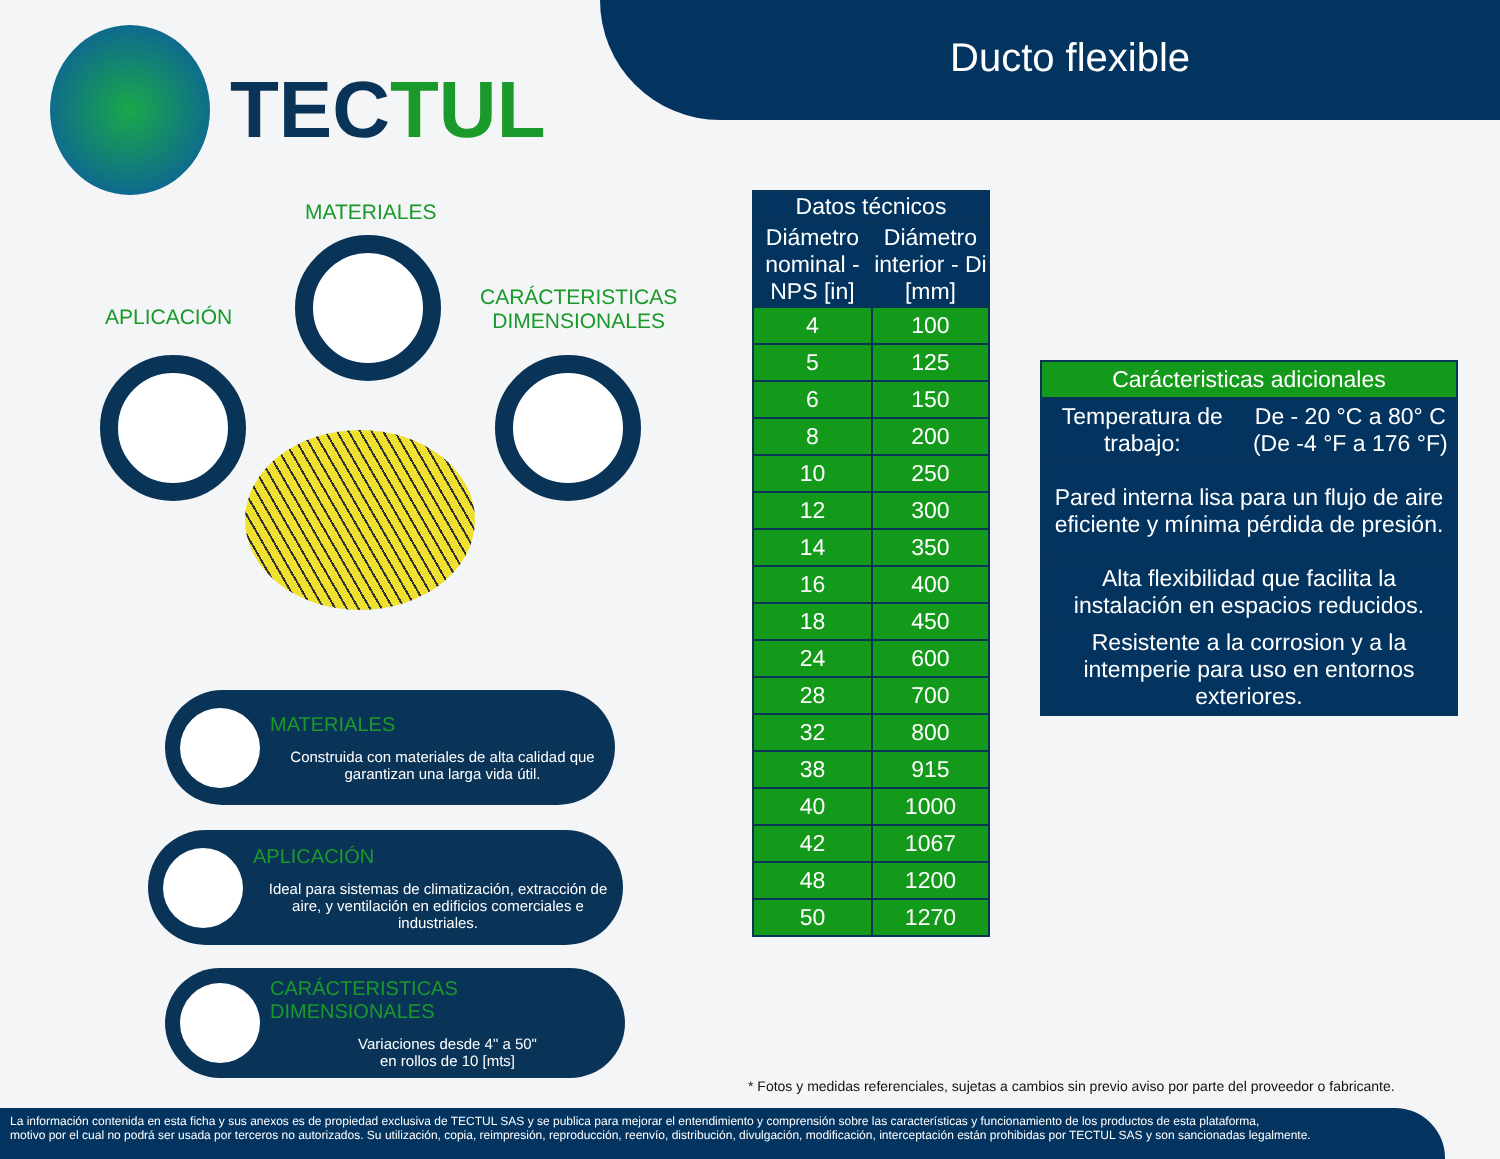Ducto flexible
TECTUL
MATERIALES
APLICACIÓN
CARÁCTERISTICAS
DIMENSIONALES
MATERIALES
Construida con materiales de alta calidad que garantizan una larga vida útil.
APLICACIÓN
Ideal para sistemas de climatización, extracción de aire, y ventilación en edificios comerciales e industriales.
CARÁCTERISTICAS DIMENSIONALES
Variaciones desde 4" a 50"
en rollos de 10 [mts]
| Datos técnicos | |
| --- | --- |
| Diámetro nominal - NPS [in] | Diámetro interior - Di [mm] |
| 4 | 100 |
| 5 | 125 |
| 6 | 150 |
| 8 | 200 |
| 10 | 250 |
| 12 | 300 |
| 14 | 350 |
| 16 | 400 |
| 18 | 450 |
| 24 | 600 |
| 28 | 700 |
| 32 | 800 |
| 38 | 915 |
| 40 | 1000 |
| 42 | 1067 |
| 48 | 1200 |
| 50 | 1270 |
| Carácteristicas adicionales | |
| --- | --- |
| Temperatura de trabajo: | De - 20 °C a 80° C (De -4 °F a 176 °F) |
| Pared interna lisa para un flujo de aire eficiente y mínima pérdida de presión. | |
| Alta flexibilidad que facilita la instalación en espacios reducidos. | |
| Resistente a la corrosion y a la intemperie para uso en entornos exteriores. | |
* Fotos y medidas referenciales, sujetas a cambios sin previo aviso por parte del proveedor o fabricante.
La información contenida en esta ficha y sus anexos es de propiedad exclusiva de TECTUL SAS y se publica para mejorar el entendimiento y comprensión sobre las características y funcionamiento de los productos de esta plataforma,
motivo por el cual no podrá ser usada por terceros no autorizados. Su utilización, copia, reimpresión, reproducción, reenvío, distribución, divulgación, modificación, interceptación están prohibidas por TECTUL SAS y son sancionadas legalmente.